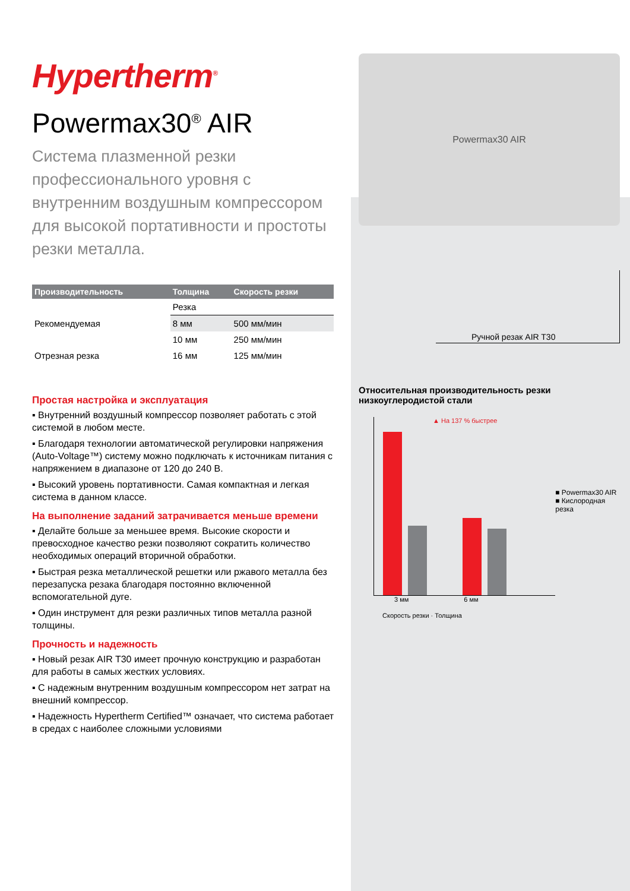Hypertherm<sup>®</sup>
Powermax30<sup>®</sup> AIR
Система плазменной резки профессионального уровня с внутренним воздушным компрессором для высокой портативности и простоты резки металла.
| Производительность | Толщина | Скорость резки |
| --- | --- | --- |
| | Резка | |
| Рекомендуемая | 8 мм | 500 мм/мин |
| | 10 мм | 250 мм/мин |
| Отрезная резка | 16 мм | 125 мм/мин |
Простая настройка и эксплуатация
▪ Внутренний воздушный компрессор позволяет работать с этой системой в любом месте.
▪ Благодаря технологии автоматической регулировки напряжения (Auto-Voltage™) систему можно подключать к источникам питания с напряжением в диапазоне от 120 до 240 В.
▪ Высокий уровень портативности. Самая компактная и легкая система в данном классе.
На выполнение заданий затрачивается меньше времени
▪ Делайте больше за меньшее время. Высокие скорости и превосходное качество резки позволяют сократить количество необходимых операций вторичной обработки.
▪ Быстрая резка металлической решетки или ржавого металла без перезапуска резака благодаря постоянно включенной вспомогательной дуге.
▪ Один инструмент для резки различных типов металла разной толщины.
Прочность и надежность
▪ Новый резак AIR T30 имеет прочную конструкцию и разработан для работы в самых жестких условиях.
▪ С надежным внутренним воздушным компрессором нет затрат на внешний компрессор.
▪ Надежность Hypertherm Certified™ означает, что система работает в средах с наиболее сложными условиями
Powermax30 AIR
Ручной резак AIR T30
Относительная производительность резки низкоуглеродистой стали
▲ На 137 % быстрее
■ Powermax30 AIR
■ Кислородная резка
3 мм 6 мм
Скорость резки · Толщина